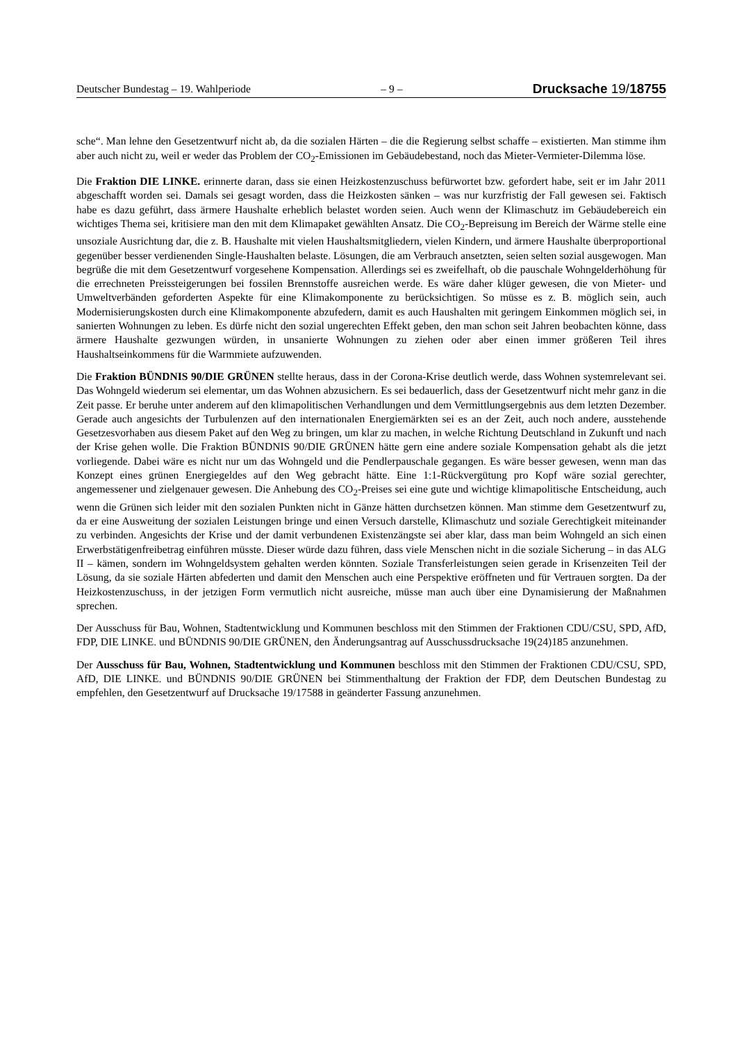Deutscher Bundestag – 19. Wahlperiode – 9 – Drucksache 19/18755
sche“. Man lehne den Gesetzentwurf nicht ab, da die sozialen Härten – die die Regierung selbst schaffe – existierten. Man stimme ihm aber auch nicht zu, weil er weder das Problem der CO<sub>2</sub>-Emissionen im Gebäudebestand, noch das Mieter-Vermieter-Dilemma löse.
Die Fraktion DIE LINKE. erinnerte daran, dass sie einen Heizkostenzuschuss befürwortet bzw. gefordert habe, seit er im Jahr 2011 abgeschafft worden sei. Damals sei gesagt worden, dass die Heizkosten sänken – was nur kurzfristig der Fall gewesen sei. Faktisch habe es dazu geführt, dass ärmere Haushalte erheblich belastet worden seien. Auch wenn der Klimaschutz im Gebäudebereich ein wichtiges Thema sei, kritisiere man den mit dem Klimapaket gewählten Ansatz. Die CO<sub>2</sub>-Bepreisung im Bereich der Wärme stelle eine unsoziale Ausrichtung dar, die z. B. Haushalte mit vielen Haushaltsmitgliedern, vielen Kindern, und ärmere Haushalte überproportional gegenüber besser verdienenden Single-Haushalten belaste. Lösungen, die am Verbrauch ansetzten, seien selten sozial ausgewogen. Man begrüße die mit dem Gesetzentwurf vorgesehene Kompensation. Allerdings sei es zweifelhaft, ob die pauschale Wohngelderhöhung für die errechneten Preissteigerungen bei fossilen Brennstoffe ausreichen werde. Es wäre daher klüger gewesen, die von Mieter- und Umweltverbänden geforderten Aspekte für eine Klimakomponente zu berücksichtigen. So müsse es z. B. möglich sein, auch Modernisierungskosten durch eine Klimakomponente abzufedern, damit es auch Haushalten mit geringem Einkommen möglich sei, in sanierten Wohnungen zu leben. Es dürfe nicht den sozial ungerechten Effekt geben, den man schon seit Jahren beobachten könne, dass ärmere Haushalte gezwungen würden, in unsanierte Wohnungen zu ziehen oder aber einen immer größeren Teil ihres Haushaltseinkommens für die Warmmiete aufzuwenden.
Die Fraktion BÜNDNIS 90/DIE GRÜNEN stellte heraus, dass in der Corona-Krise deutlich werde, dass Wohnen systemrelevant sei. Das Wohngeld wiederum sei elementar, um das Wohnen abzusichern. Es sei bedauerlich, dass der Gesetzentwurf nicht mehr ganz in die Zeit passe. Er beruhe unter anderem auf den klimapolitischen Verhandlungen und dem Vermittlungsergebnis aus dem letzten Dezember. Gerade auch angesichts der Turbulenzen auf den internationalen Energiemärkten sei es an der Zeit, auch noch andere, ausstehende Gesetzesvorhaben aus diesem Paket auf den Weg zu bringen, um klar zu machen, in welche Richtung Deutschland in Zukunft und nach der Krise gehen wolle. Die Fraktion BÜNDNIS 90/DIE GRÜNEN hätte gern eine andere soziale Kompensation gehabt als die jetzt vorliegende. Dabei wäre es nicht nur um das Wohngeld und die Pendlerpauschale gegangen. Es wäre besser gewesen, wenn man das Konzept eines grünen Energiegeldes auf den Weg gebracht hätte. Eine 1:1-Rückvergütung pro Kopf wäre sozial gerechter, angemessener und zielgenauer gewesen. Die Anhebung des CO<sub>2</sub>-Preises sei eine gute und wichtige klimapolitische Entscheidung, auch wenn die Grünen sich leider mit den sozialen Punkten nicht in Gänze hätten durchsetzen können. Man stimme dem Gesetzentwurf zu, da er eine Ausweitung der sozialen Leistungen bringe und einen Versuch darstelle, Klimaschutz und soziale Gerechtigkeit miteinander zu verbinden. Angesichts der Krise und der damit verbundenen Existenzängste sei aber klar, dass man beim Wohngeld an sich einen Erwerbstätigenfreibetrag einführen müsste. Dieser würde dazu führen, dass viele Menschen nicht in die soziale Sicherung – in das ALG II – kämen, sondern im Wohngeldsystem gehalten werden könnten. Soziale Transferleistungen seien gerade in Krisenzeiten Teil der Lösung, da sie soziale Härten abfederten und damit den Menschen auch eine Perspektive eröffneten und für Vertrauen sorgten. Da der Heizkostenzuschuss, in der jetzigen Form vermutlich nicht ausreiche, müsse man auch über eine Dynamisierung der Maßnahmen sprechen.
Der Ausschuss für Bau, Wohnen, Stadtentwicklung und Kommunen beschloss mit den Stimmen der Fraktionen CDU/CSU, SPD, AfD, FDP, DIE LINKE. und BÜNDNIS 90/DIE GRÜNEN, den Änderungsantrag auf Ausschussdrucksache 19(24)185 anzunehmen.
Der Ausschuss für Bau, Wohnen, Stadtentwicklung und Kommunen beschloss mit den Stimmen der Fraktionen CDU/CSU, SPD, AfD, DIE LINKE. und BÜNDNIS 90/DIE GRÜNEN bei Stimmenthaltung der Fraktion der FDP, dem Deutschen Bundestag zu empfehlen, den Gesetzentwurf auf Drucksache 19/17588 in geänderter Fassung anzunehmen.